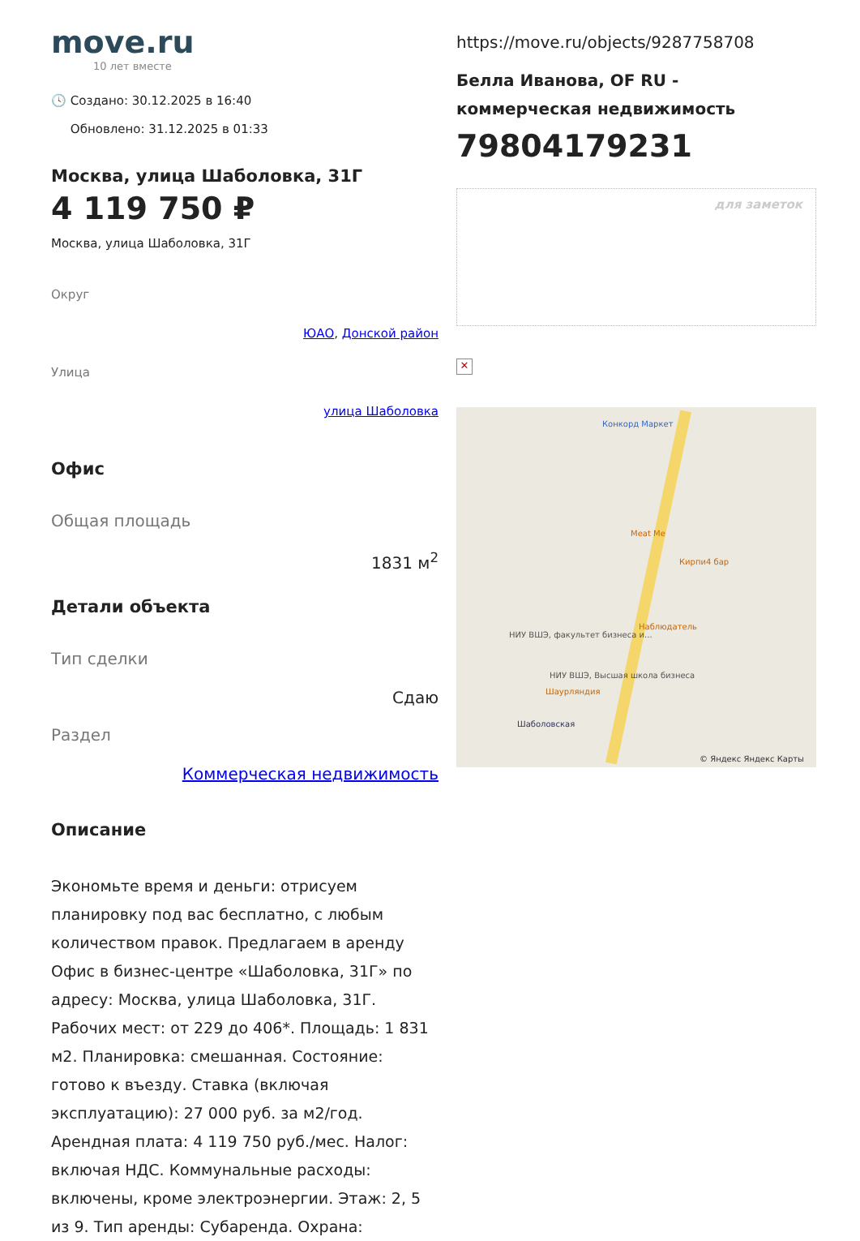move.ru
10 лет вместе
🕓 Создано: 30.12.2025 в 16:40
Обновлено: 31.12.2025 в 01:33
Москва, улица Шаболовка, 31Г
4 119 750 ₽
Москва, улица Шаболовка, 31Г
Округ
ЮАО, Донской район
Улица
улица Шаболовка
Офис
Общая площадь
1831 м<sup>2</sup>
Детали объекта
Тип сделки
Сдаю
Раздел
Коммерческая недвижимость
Описание
Экономьте время и деньги: отрисуем планировку под вас бесплатно, с любым количеством правок. Предлагаем в аренду Офис в бизнес-центре «Шаболовка, 31Г» по адресу: Москва, улица Шаболовка, 31Г. Рабочих мест: от 229 до 406*. Площадь: 1 831 м2. Планировка: смешанная. Состояние: готово к въезду. Ставка (включая эксплуатацию): 27 000 руб. за м2/год. Арендная плата: 4 119 750 руб./мес. Налог: включая НДС. Коммунальные расходы: включены, кроме электроэнергии. Этаж: 2, 5 из 9. Тип аренды: Субаренда. Охрана:
https://move.ru/objects/9287758708
Белла Иванова, OF RU - коммерческая недвижимость
79804179231
для заметок
✕
Конкорд Маркет
Meat Me
Кирпи4 бар
Наблюдатель
НИУ ВШЭ, факультет бизнеса и...
НИУ ВШЭ, Высшая школа бизнеса
Шаурляндия
Шаболовская
© Яндекс Яндекс Карты